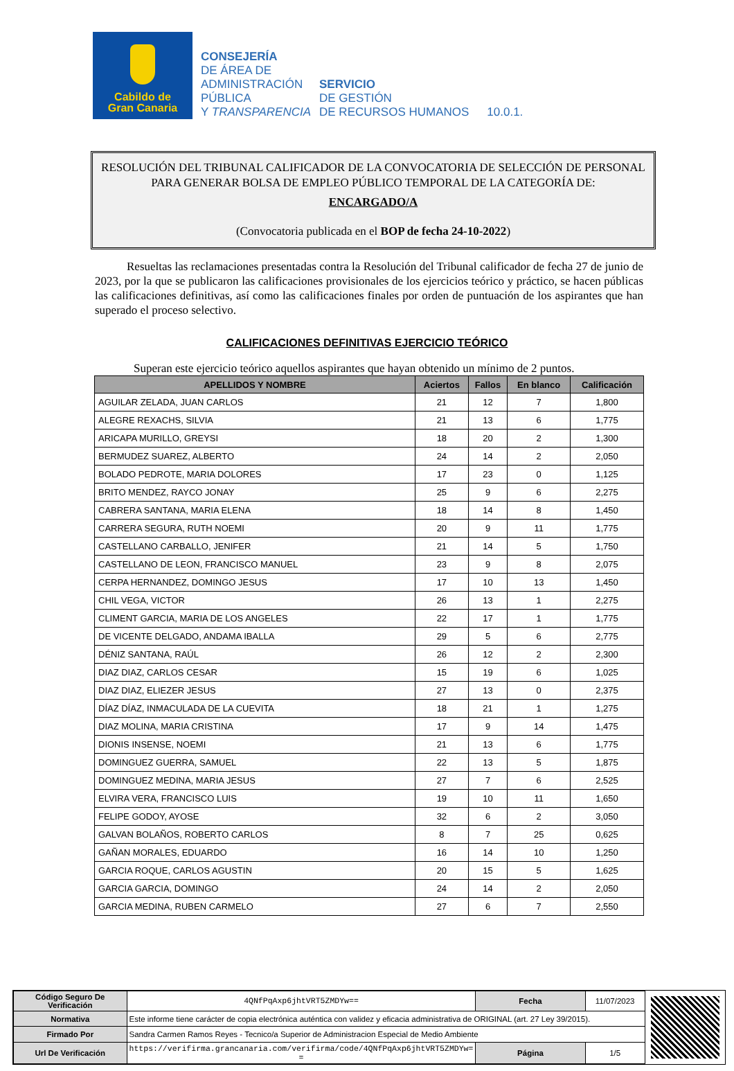Cabildo de
Gran Canaria
CONSEJERÍA
DE ÁREA DE
ADMINISTRACIÓN
PÚBLICA
Y TRANSPARENCIA
SERVICIO
DE GESTIÓN
DE RECURSOS HUMANOS
10.0.1.
RESOLUCIÓN DEL TRIBUNAL CALIFICADOR DE LA CONVOCATORIA DE SELECCIÓN DE PERSONAL PARA GENERAR BOLSA DE EMPLEO PÚBLICO TEMPORAL DE LA CATEGORÍA DE:
ENCARGADO/A
(Convocatoria publicada en el BOP de fecha 24-10-2022)
Resueltas las reclamaciones presentadas contra la Resolución del Tribunal calificador de fecha 27 de junio de 2023, por la que se publicaron las calificaciones provisionales de los ejercicios teórico y práctico, se hacen públicas las calificaciones definitivas, así como las calificaciones finales por orden de puntuación de los aspirantes que han superado el proceso selectivo.
CALIFICACIONES DEFINITIVAS EJERCICIO TEÓRICO
Superan este ejercicio teórico aquellos aspirantes que hayan obtenido un mínimo de 2 puntos.
| APELLIDOS Y NOMBRE | Aciertos | Fallos | En blanco | Calificación |
| --- | --- | --- | --- | --- |
| AGUILAR ZELADA, JUAN CARLOS | 21 | 12 | 7 | 1,800 |
| ALEGRE REXACHS, SILVIA | 21 | 13 | 6 | 1,775 |
| ARICAPA MURILLO, GREYSI | 18 | 20 | 2 | 1,300 |
| BERMUDEZ SUAREZ, ALBERTO | 24 | 14 | 2 | 2,050 |
| BOLADO PEDROTE, MARIA DOLORES | 17 | 23 | 0 | 1,125 |
| BRITO MENDEZ, RAYCO JONAY | 25 | 9 | 6 | 2,275 |
| CABRERA SANTANA, MARIA ELENA | 18 | 14 | 8 | 1,450 |
| CARRERA SEGURA, RUTH NOEMI | 20 | 9 | 11 | 1,775 |
| CASTELLANO CARBALLO, JENIFER | 21 | 14 | 5 | 1,750 |
| CASTELLANO DE LEON, FRANCISCO MANUEL | 23 | 9 | 8 | 2,075 |
| CERPA HERNANDEZ, DOMINGO JESUS | 17 | 10 | 13 | 1,450 |
| CHIL VEGA, VICTOR | 26 | 13 | 1 | 2,275 |
| CLIMENT GARCIA, MARIA DE LOS ANGELES | 22 | 17 | 1 | 1,775 |
| DE VICENTE DELGADO, ANDAMA IBALLA | 29 | 5 | 6 | 2,775 |
| DÉNIZ SANTANA, RAÚL | 26 | 12 | 2 | 2,300 |
| DIAZ DIAZ, CARLOS CESAR | 15 | 19 | 6 | 1,025 |
| DIAZ DIAZ, ELIEZER JESUS | 27 | 13 | 0 | 2,375 |
| DÍAZ DÍAZ, INMACULADA DE LA CUEVITA | 18 | 21 | 1 | 1,275 |
| DIAZ MOLINA, MARIA CRISTINA | 17 | 9 | 14 | 1,475 |
| DIONIS INSENSE, NOEMI | 21 | 13 | 6 | 1,775 |
| DOMINGUEZ GUERRA, SAMUEL | 22 | 13 | 5 | 1,875 |
| DOMINGUEZ MEDINA, MARIA JESUS | 27 | 7 | 6 | 2,525 |
| ELVIRA VERA, FRANCISCO LUIS | 19 | 10 | 11 | 1,650 |
| FELIPE GODOY, AYOSE | 32 | 6 | 2 | 3,050 |
| GALVAN BOLAÑOS, ROBERTO CARLOS | 8 | 7 | 25 | 0,625 |
| GAÑAN MORALES, EDUARDO | 16 | 14 | 10 | 1,250 |
| GARCIA ROQUE, CARLOS AGUSTIN | 20 | 15 | 5 | 1,625 |
| GARCIA GARCIA, DOMINGO | 24 | 14 | 2 | 2,050 |
| GARCIA MEDINA, RUBEN CARMELO | 27 | 6 | 7 | 2,550 |
| Código Seguro De Verificación | 4QNfPqAxp6jhtVRT5ZMDYw== | Fecha | 11/07/2023 |
| Normativa | Este informe tiene carácter de copia electrónica auténtica con validez y eficacia administrativa de ORIGINAL (art. 27 Ley 39/2015). | | |
| Firmado Por | Sandra Carmen Ramos Reyes - Tecnico/a Superior de Administracion Especial de Medio Ambiente | | |
| Url De Verificación | https://verifirma.grancanaria.com/verifirma/code/4QNfPqAxp6jhtVRT5ZMDYw= = | Página | 1/5 |